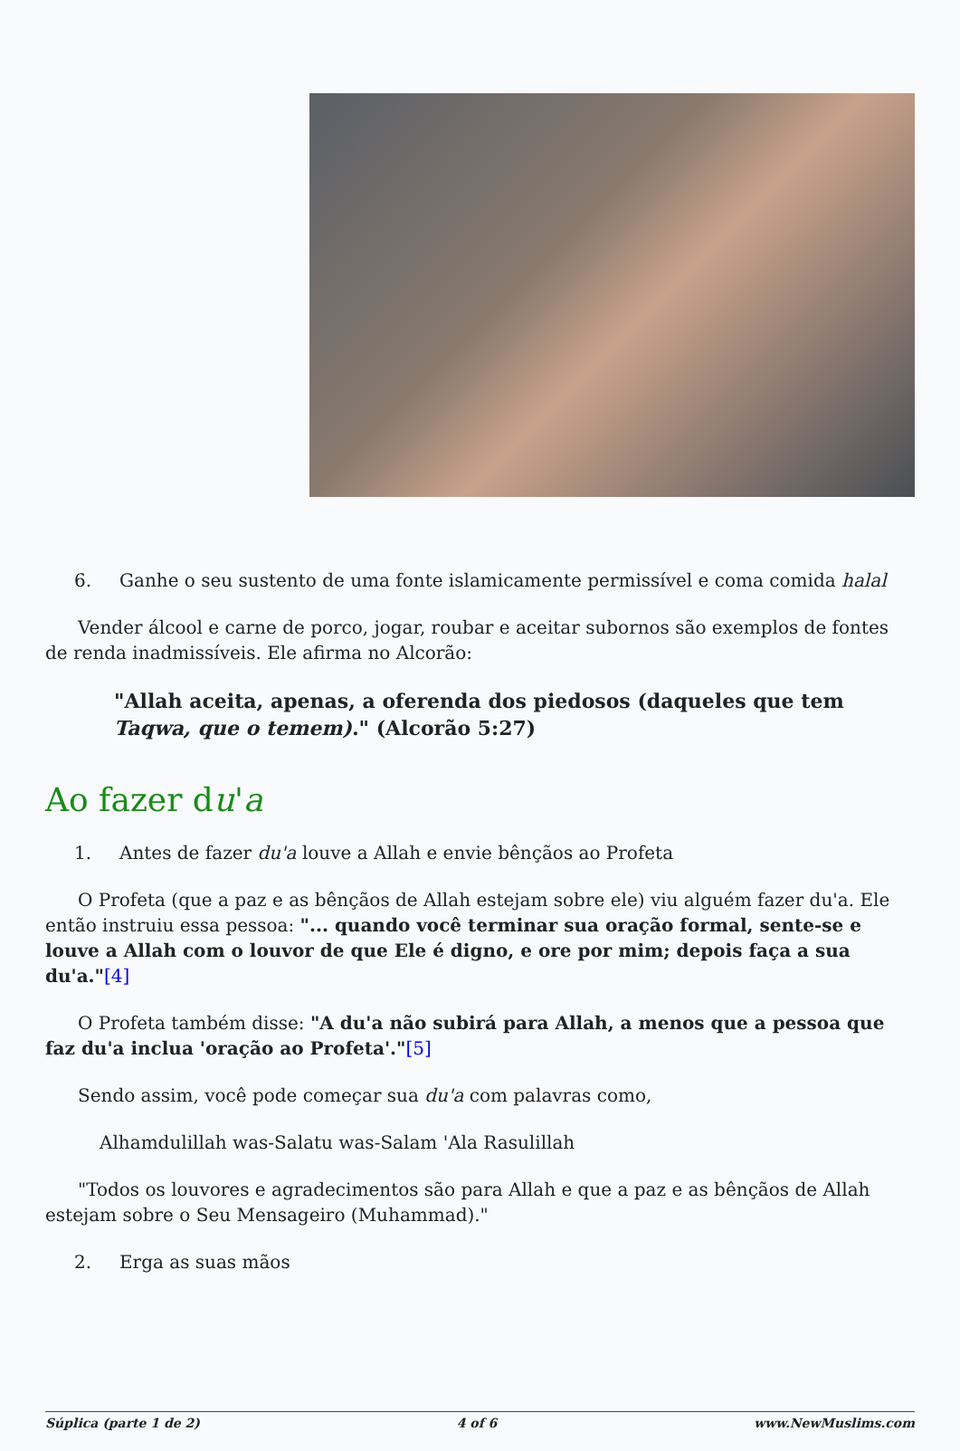6. Ganhe o seu sustento de uma fonte islamicamente permissível e coma comida halal
Vender álcool e carne de porco, jogar, roubar e aceitar subornos são exemplos de fontes de renda inadmissíveis. Ele afirma no Alcorão:
"Allah aceita, apenas, a oferenda dos piedosos (daqueles que tem Taqwa, que o temem)." (Alcorão 5:27)
Ao fazer du'a
1. Antes de fazer du'a louve a Allah e envie bênçãos ao Profeta
O Profeta (que a paz e as bênçãos de Allah estejam sobre ele) viu alguém fazer du'a. Ele então instruiu essa pessoa: "... quando você terminar sua oração formal, sente-se e louve a Allah com o louvor de que Ele é digno, e ore por mim; depois faça a sua du'a."[4]
O Profeta também disse: "A du'a não subirá para Allah, a menos que a pessoa que faz du'a inclua 'oração ao Profeta'."[5]
Sendo assim, você pode começar sua du'a com palavras como,
Alhamdulillah was-Salatu was-Salam 'Ala Rasulillah
"Todos os louvores e agradecimentos são para Allah e que a paz e as bênçãos de Allah estejam sobre o Seu Mensageiro (Muhammad)."
2. Erga as suas mãos
Súplica (parte 1 de 2) 4 of 6 www.NewMuslims.com